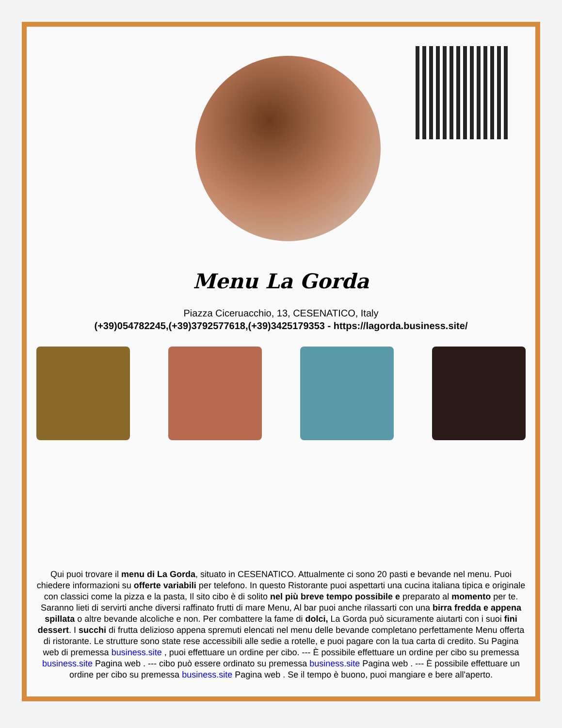Menu La Gorda
Piazza Ciceruacchio, 13, CESENATICO, Italy
(+39)054782245,(+39)3792577618,(+39)3425179353 - https://lagorda.business.site/
Qui puoi trovare il menu di La Gorda, situato in CESENATICO. Attualmente ci sono 20 pasti e bevande nel menu. Puoi chiedere informazioni su offerte variabili per telefono. In questo Ristorante puoi aspettarti una cucina italiana tipica e originale con classici come la pizza e la pasta, Il sito cibo è di solito nel più breve tempo possibile e preparato al momento per te. Saranno lieti di servirti anche diversi raffinato frutti di mare Menu, Al bar puoi anche rilassarti con una birra fredda e appena spillata o altre bevande alcoliche e non. Per combattere la fame di dolci, La Gorda può sicuramente aiutarti con i suoi fini dessert. I succhi di frutta delizioso appena spremuti elencati nel menu delle bevande completano perfettamente Menu offerta di ristorante. Le strutture sono state rese accessibili alle sedie a rotelle, e puoi pagare con la tua carta di credito. Su Pagina web di premessa business.site , puoi effettuare un ordine per cibo. --- È possibile effettuare un ordine per cibo su premessa business.site Pagina web . --- cibo può essere ordinato su premessa business.site Pagina web . --- È possibile effettuare un ordine per cibo su premessa business.site Pagina web . Se il tempo è buono, puoi mangiare e bere all'aperto.